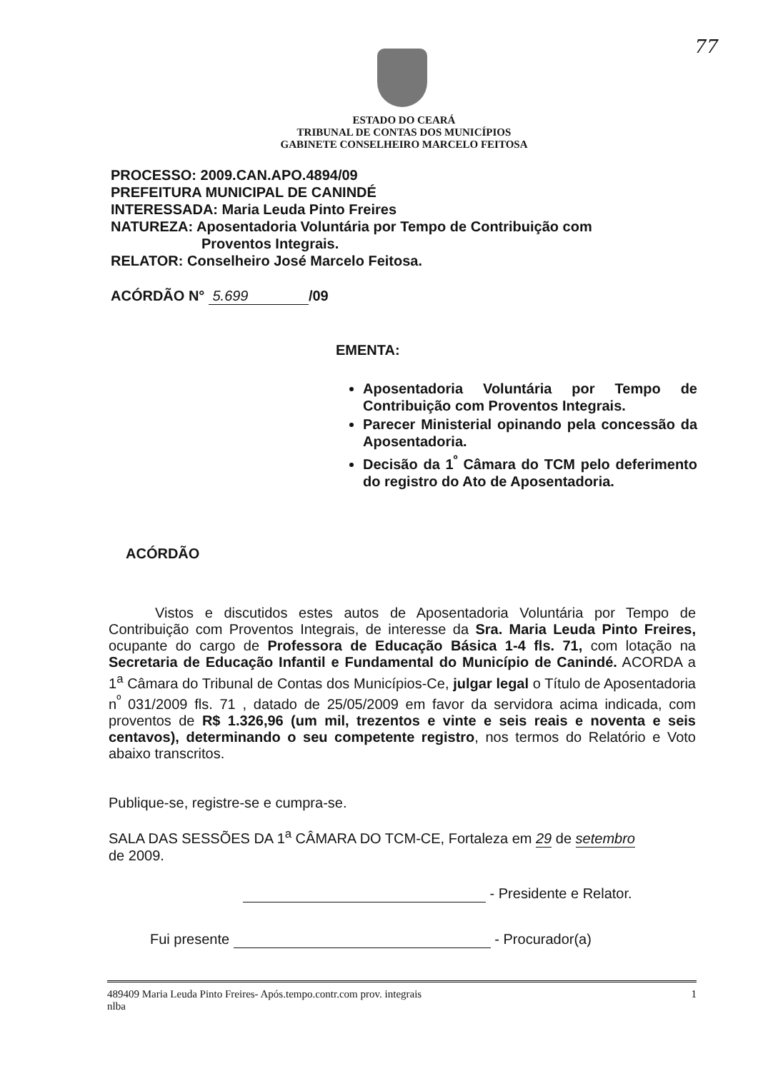77
ESTADO DO CEARÁ
TRIBUNAL DE CONTAS DOS MUNICÍPIOS
GABINETE CONSELHEIRO MARCELO FEITOSA
PROCESSO: 2009.CAN.APO.4894/09
PREFEITURA MUNICIPAL DE CANINDÉ
INTERESSADA: Maria Leuda Pinto Freires
NATUREZA: Aposentadoria Voluntária por Tempo de Contribuição com
Proventos Integrais.
RELATOR: Conselheiro José Marcelo Feitosa.
ACÓRDÃO N° 5.699 /09
EMENTA:
Aposentadoria Voluntária por Tempo de Contribuição com Proventos Integrais.
Parecer Ministerial opinando pela concessão da Aposentadoria.
Decisão da 1<sup>º</sup> Câmara do TCM pelo deferimento do registro do Ato de Aposentadoria.
ACÓRDÃO
Vistos e discutidos estes autos de Aposentadoria Voluntária por Tempo de Contribuição com Proventos Integrais, de interesse da Sra. Maria Leuda Pinto Freires, ocupante do cargo de Professora de Educação Básica 1-4 fls. 71, com lotação na Secretaria de Educação Infantil e Fundamental do Município de Canindé. ACORDA a 1<sup>a</sup> Câmara do Tribunal de Contas dos Municípios-Ce, julgar legal o Título de Aposentadoria n<sup>º</sup> 031/2009 fls. 71 , datado de 25/05/2009 em favor da servidora acima indicada, com proventos de R$ 1.326,96 (um mil, trezentos e vinte e seis reais e noventa e seis centavos), determinando o seu competente registro, nos termos do Relatório e Voto abaixo transcritos.
Publique-se, registre-se e cumpra-se.
SALA DAS SESSÕES DA 1<sup>a</sup> CÂMARA DO TCM-CE, Fortaleza em 29 de setembro
de 2009.
- Presidente e Relator.
Fui presente - Procurador(a)
489409 Maria Leuda Pinto Freires- Após.tempo.contr.com prov. integrais
nlba 1